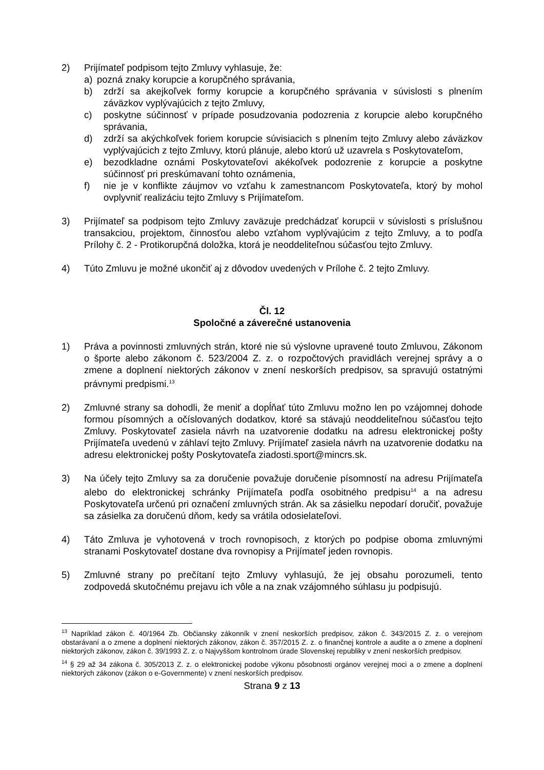2) Prijímateľ podpisom tejto Zmluvy vyhlasuje, že:
a) pozná znaky korupcie a korupčného správania,
b) zdrží sa akejkoľvek formy korupcie a korupčného správania v súvislosti s plnením záväzkov vyplývajúcich z tejto Zmluvy,
c) poskytne súčinnosť v prípade posudzovania podozrenia z korupcie alebo korupčného správania,
d) zdrží sa akýchkoľvek foriem korupcie súvisiacich s plnením tejto Zmluvy alebo záväzkov vyplývajúcich z tejto Zmluvy, ktorú plánuje, alebo ktorú už uzavrela s Poskytovateľom,
e) bezodkladne oznámi Poskytovateľovi akékoľvek podozrenie z korupcie a poskytne súčinnosť pri preskúmavaní tohto oznámenia,
f) nie je v konflikte záujmov vo vzťahu k zamestnancom Poskytovateľa, ktorý by mohol ovplyvniť realizáciu tejto Zmluvy s Prijímateľom.
3) Prijímateľ sa podpisom tejto Zmluvy zaväzuje predchádzať korupcii v súvislosti s príslušnou transakciou, projektom, činnosťou alebo vzťahom vyplývajúcim z tejto Zmluvy, a to podľa Prílohy č. 2 - Protikorupčná doložka, ktorá je neoddeliteľnou súčasťou tejto Zmluvy.
4) Túto Zmluvu je možné ukončiť aj z dôvodov uvedených v Prílohe č. 2 tejto Zmluvy.
Čl. 12
Spoločné a záverečné ustanovenia
1) Práva a povinnosti zmluvných strán, ktoré nie sú výslovne upravené touto Zmluvou, Zákonom o športe alebo zákonom č. 523/2004 Z. z. o rozpočtových pravidlách verejnej správy a o zmene a doplnení niektorých zákonov v znení neskorších predpisov, sa spravujú ostatnými právnymi predpismi.<sup>13</sup>
2) Zmluvné strany sa dohodli, že meniť a dopĺňať túto Zmluvu možno len po vzájomnej dohode formou písomných a očíslovaných dodatkov, ktoré sa stávajú neoddeliteľnou súčasťou tejto Zmluvy. Poskytovateľ zasiela návrh na uzatvorenie dodatku na adresu elektronickej pošty Prijímateľa uvedenú v záhlaví tejto Zmluvy. Prijímateľ zasiela návrh na uzatvorenie dodatku na adresu elektronickej pošty Poskytovateľa ziadosti.sport@mincrs.sk.
3) Na účely tejto Zmluvy sa za doručenie považuje doručenie písomností na adresu Prijímateľa alebo do elektronickej schránky Prijímateľa podľa osobitného predpisu<sup>14</sup> a na adresu Poskytovateľa určenú pri označení zmluvných strán. Ak sa zásielku nepodarí doručiť, považuje sa zásielka za doručenú dňom, kedy sa vrátila odosielateľovi.
4) Táto Zmluva je vyhotovená v troch rovnopisoch, z ktorých po podpise oboma zmluvnými stranami Poskytovateľ dostane dva rovnopisy a Prijímateľ jeden rovnopis.
5) Zmluvné strany po prečítaní tejto Zmluvy vyhlasujú, že jej obsahu porozumeli, tento zodpovedá skutočnému prejavu ich vôle a na znak vzájomného súhlasu ju podpisujú.
<sup>13</sup> Napríklad zákon č. 40/1964 Zb. Občiansky zákonník v znení neskorších predpisov, zákon č. 343/2015 Z. z. o verejnom obstarávaní a o zmene a doplnení niektorých zákonov, zákon č. 357/2015 Z. z. o finančnej kontrole a audite a o zmene a doplnení niektorých zákonov, zákon č. 39/1993 Z. z. o Najvyššom kontrolnom úrade Slovenskej republiky v znení neskorších predpisov.
<sup>14</sup> § 29 až 34 zákona č. 305/2013 Z. z. o elektronickej podobe výkonu pôsobnosti orgánov verejnej moci a o zmene a doplnení niektorých zákonov (zákon o e-Governmente) v znení neskorších predpisov.
Strana 9 z 13